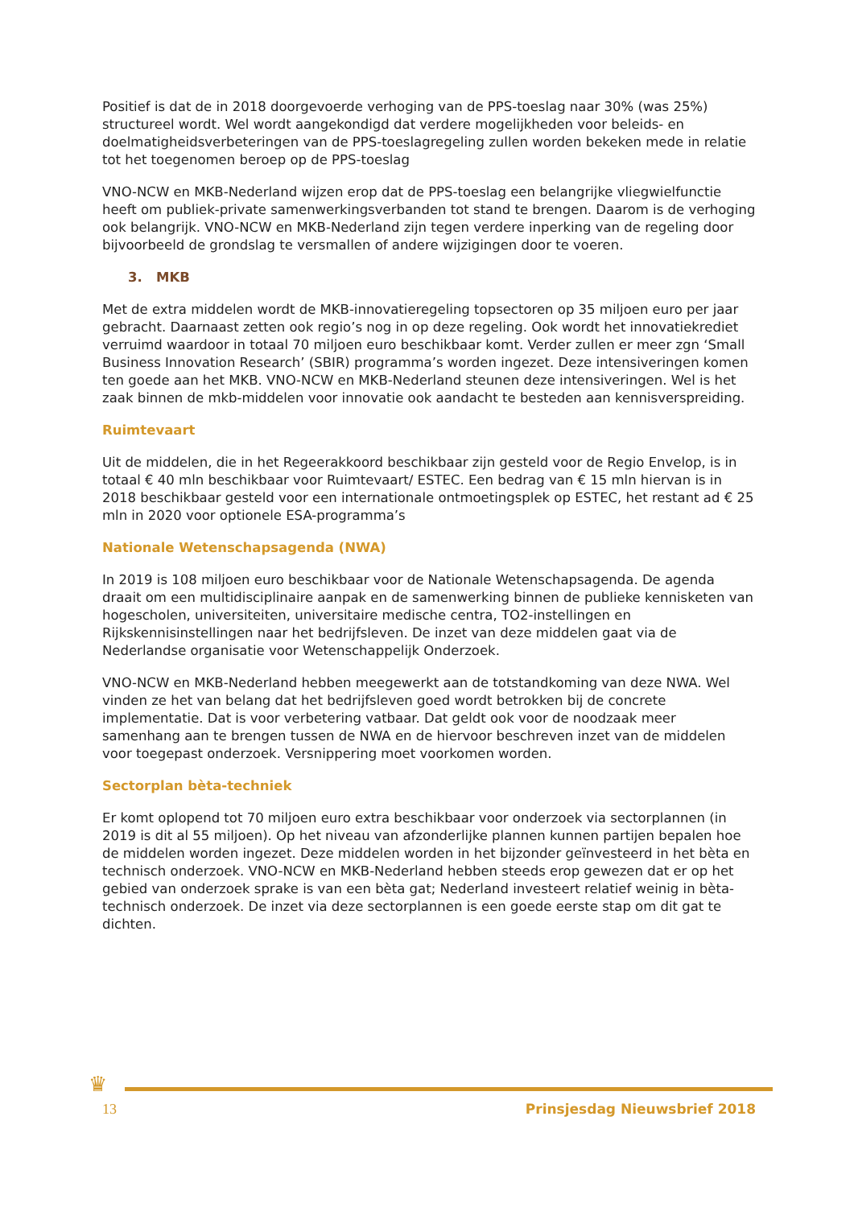Positief is dat de in 2018 doorgevoerde verhoging van de PPS-toeslag naar 30% (was 25%) structureel wordt. Wel wordt aangekondigd dat verdere mogelijkheden voor beleids- en doelmatigheidsverbeteringen van de PPS-toeslagregeling zullen worden bekeken mede in relatie tot het toegenomen beroep op de PPS-toeslag
VNO-NCW en MKB-Nederland wijzen erop dat de PPS-toeslag een belangrijke vliegwielfunctie heeft om publiek-private samenwerkingsverbanden tot stand te brengen. Daarom is de verhoging ook belangrijk. VNO-NCW en MKB-Nederland zijn tegen verdere inperking van de regeling door bijvoorbeeld de grondslag te versmallen of andere wijzigingen door te voeren.
3. MKB
Met de extra middelen wordt de MKB-innovatieregeling topsectoren op 35 miljoen euro per jaar gebracht. Daarnaast zetten ook regio’s nog in op deze regeling. Ook wordt het innovatiekrediet verruimd waardoor in totaal 70 miljoen euro beschikbaar komt. Verder zullen er meer zgn ‘Small Business Innovation Research’ (SBIR) programma’s worden ingezet. Deze intensiveringen komen ten goede aan het MKB. VNO-NCW en MKB-Nederland steunen deze intensiveringen. Wel is het zaak binnen de mkb-middelen voor innovatie ook aandacht te besteden aan kennisverspreiding.
Ruimtevaart
Uit de middelen, die in het Regeerakkoord beschikbaar zijn gesteld voor de Regio Envelop, is in totaal € 40 mln beschikbaar voor Ruimtevaart/ ESTEC. Een bedrag van € 15 mln hiervan is in 2018 beschikbaar gesteld voor een internationale ontmoetingsplek op ESTEC, het restant ad € 25 mln in 2020 voor optionele ESA-programma’s
Nationale Wetenschapsagenda (NWA)
In 2019 is 108 miljoen euro beschikbaar voor de Nationale Wetenschapsagenda. De agenda draait om een multidisciplinaire aanpak en de samenwerking binnen de publieke kennisketen van hogescholen, universiteiten, universitaire medische centra, TO2-instellingen en Rijkskennisinstellingen naar het bedrijfsleven. De inzet van deze middelen gaat via de Nederlandse organisatie voor Wetenschappelijk Onderzoek.
VNO-NCW en MKB-Nederland hebben meegewerkt aan de totstandkoming van deze NWA. Wel vinden ze het van belang dat het bedrijfsleven goed wordt betrokken bij de concrete implementatie. Dat is voor verbetering vatbaar. Dat geldt ook voor de noodzaak meer samenhang aan te brengen tussen de NWA en de hiervoor beschreven inzet van de middelen voor toegepast onderzoek. Versnippering moet voorkomen worden.
Sectorplan bèta-techniek
Er komt oplopend tot 70 miljoen euro extra beschikbaar voor onderzoek via sectorplannen (in 2019 is dit al 55 miljoen). Op het niveau van afzonderlijke plannen kunnen partijen bepalen hoe de middelen worden ingezet. Deze middelen worden in het bijzonder geïnvesteerd in het bèta en technisch onderzoek. VNO-NCW en MKB-Nederland hebben steeds erop gewezen dat er op het gebied van onderzoek sprake is van een bèta gat; Nederland investeert relatief weinig in bèta- technisch onderzoek. De inzet via deze sectorplannen is een goede eerste stap om dit gat te dichten.
♛
13 Prinsjesdag Nieuwsbrief 2018